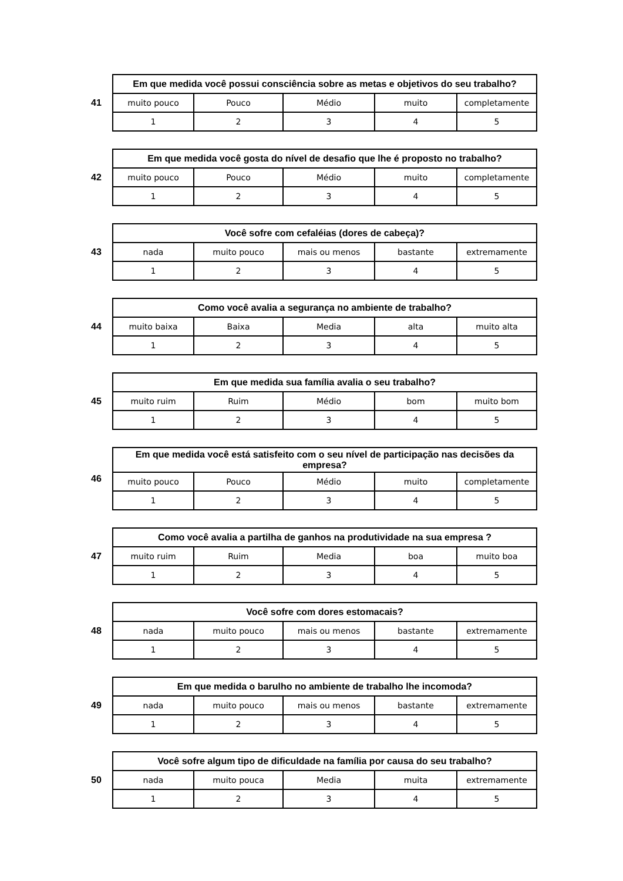41
| Em que medida você possui consciência sobre as metas e objetivos do seu trabalho? | | | | |
| --- | --- | --- | --- | --- |
| muito pouco | Pouco | Médio | muito | completamente |
| 1 | 2 | 3 | 4 | 5 |
42
| Em que medida você gosta do nível de desafio que lhe é proposto no trabalho? | | | | |
| --- | --- | --- | --- | --- |
| muito pouco | Pouco | Médio | muito | completamente |
| 1 | 2 | 3 | 4 | 5 |
43
| Você sofre com cefaléias (dores de cabeça)? | | | | |
| --- | --- | --- | --- | --- |
| nada | muito pouco | mais ou menos | bastante | extremamente |
| 1 | 2 | 3 | 4 | 5 |
44
| Como você avalia a segurança no ambiente de trabalho? | | | | |
| --- | --- | --- | --- | --- |
| muito baixa | Baixa | Media | alta | muito alta |
| 1 | 2 | 3 | 4 | 5 |
45
| Em que medida sua família avalia o seu trabalho? | | | | |
| --- | --- | --- | --- | --- |
| muito ruim | Ruim | Médio | bom | muito bom |
| 1 | 2 | 3 | 4 | 5 |
46
| Em que medida você está satisfeito com o seu nível de participação nas decisões da empresa? | | | | |
| --- | --- | --- | --- | --- |
| muito pouco | Pouco | Médio | muito | completamente |
| 1 | 2 | 3 | 4 | 5 |
47
| Como você avalia a partilha de ganhos na produtividade na sua empresa ? | | | | |
| --- | --- | --- | --- | --- |
| muito ruim | Ruim | Media | boa | muito boa |
| 1 | 2 | 3 | 4 | 5 |
48
| Você sofre com dores estomacais? | | | | |
| --- | --- | --- | --- | --- |
| nada | muito pouco | mais ou menos | bastante | extremamente |
| 1 | 2 | 3 | 4 | 5 |
49
| Em que medida o barulho no ambiente de trabalho lhe incomoda? | | | | |
| --- | --- | --- | --- | --- |
| nada | muito pouco | mais ou menos | bastante | extremamente |
| 1 | 2 | 3 | 4 | 5 |
50
| Você sofre algum tipo de dificuldade na família por causa do seu trabalho? | | | | |
| --- | --- | --- | --- | --- |
| nada | muito pouca | Media | muita | extremamente |
| 1 | 2 | 3 | 4 | 5 |